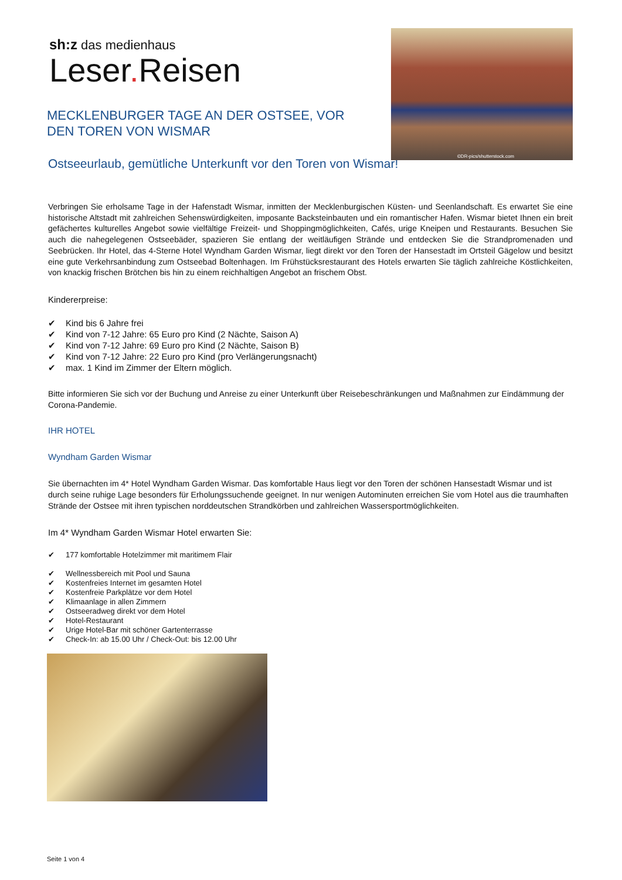sh:z das medienhaus
Leser. Reisen
©DR-pics/shutterstock.com
MECKLENBURGER TAGE AN DER OSTSEE, VOR DEN TOREN VON WISMAR
Ostseeurlaub, gemütliche Unterkunft vor den Toren von Wismar!
Verbringen Sie erholsame Tage in der Hafenstadt Wismar, inmitten der Mecklenburgischen Küsten- und Seenlandschaft. Es erwartet Sie eine historische Altstadt mit zahlreichen Sehenswürdigkeiten, imposante Backsteinbauten und ein romantischer Hafen. Wismar bietet Ihnen ein breit gefächertes kulturelles Angebot sowie vielfältige Freizeit- und Shoppingmöglichkeiten, Cafés, urige Kneipen und Restaurants. Besuchen Sie auch die nahegelegenen Ostseebäder, spazieren Sie entlang der weitläufigen Strände und entdecken Sie die Strandpromenaden und Seebrücken. Ihr Hotel, das 4-Sterne Hotel Wyndham Garden Wismar, liegt direkt vor den Toren der Hansestadt im Ortsteil Gägelow und besitzt eine gute Verkehrsanbindung zum Ostseebad Boltenhagen. Im Frühstücksrestaurant des Hotels erwarten Sie täglich zahlreiche Köstlichkeiten, von knackig frischen Brötchen bis hin zu einem reichhaltigen Angebot an frischem Obst.
Kindererpreise:
✔ Kind bis 6 Jahre frei
✔ Kind von 7-12 Jahre: 65 Euro pro Kind (2 Nächte, Saison A)
✔ Kind von 7-12 Jahre: 69 Euro pro Kind (2 Nächte, Saison B)
✔ Kind von 7-12 Jahre: 22 Euro pro Kind (pro Verlängerungsnacht)
✔ max. 1 Kind im Zimmer der Eltern möglich.
Bitte informieren Sie sich vor der Buchung und Anreise zu einer Unterkunft über Reisebeschränkungen und Maßnahmen zur Eindämmung der Corona-Pandemie.
IHR HOTEL
Wyndham Garden Wismar
Sie übernachten im 4* Hotel Wyndham Garden Wismar. Das komfortable Haus liegt vor den Toren der schönen Hansestadt Wismar und ist durch seine ruhige Lage besonders für Erholungssuchende geeignet. In nur wenigen Autominuten erreichen Sie vom Hotel aus die traumhaften Strände der Ostsee mit ihren typischen norddeutschen Strandkörben und zahlreichen Wassersportmöglichkeiten.
Im 4* Wyndham Garden Wismar Hotel erwarten Sie:
✔ 177 komfortable Hotelzimmer mit maritimem Flair
✔ Wellnessbereich mit Pool und Sauna
✔ Kostenfreies Internet im gesamten Hotel
✔ Kostenfreie Parkplätze vor dem Hotel
✔ Klimaanlage in allen Zimmern
✔ Ostseeradweg direkt vor dem Hotel
✔ Hotel-Restaurant
✔ Urige Hotel-Bar mit schöner Gartenterrasse
✔ Check-In: ab 15.00 Uhr / Check-Out: bis 12.00 Uhr
Seite 1 von 4